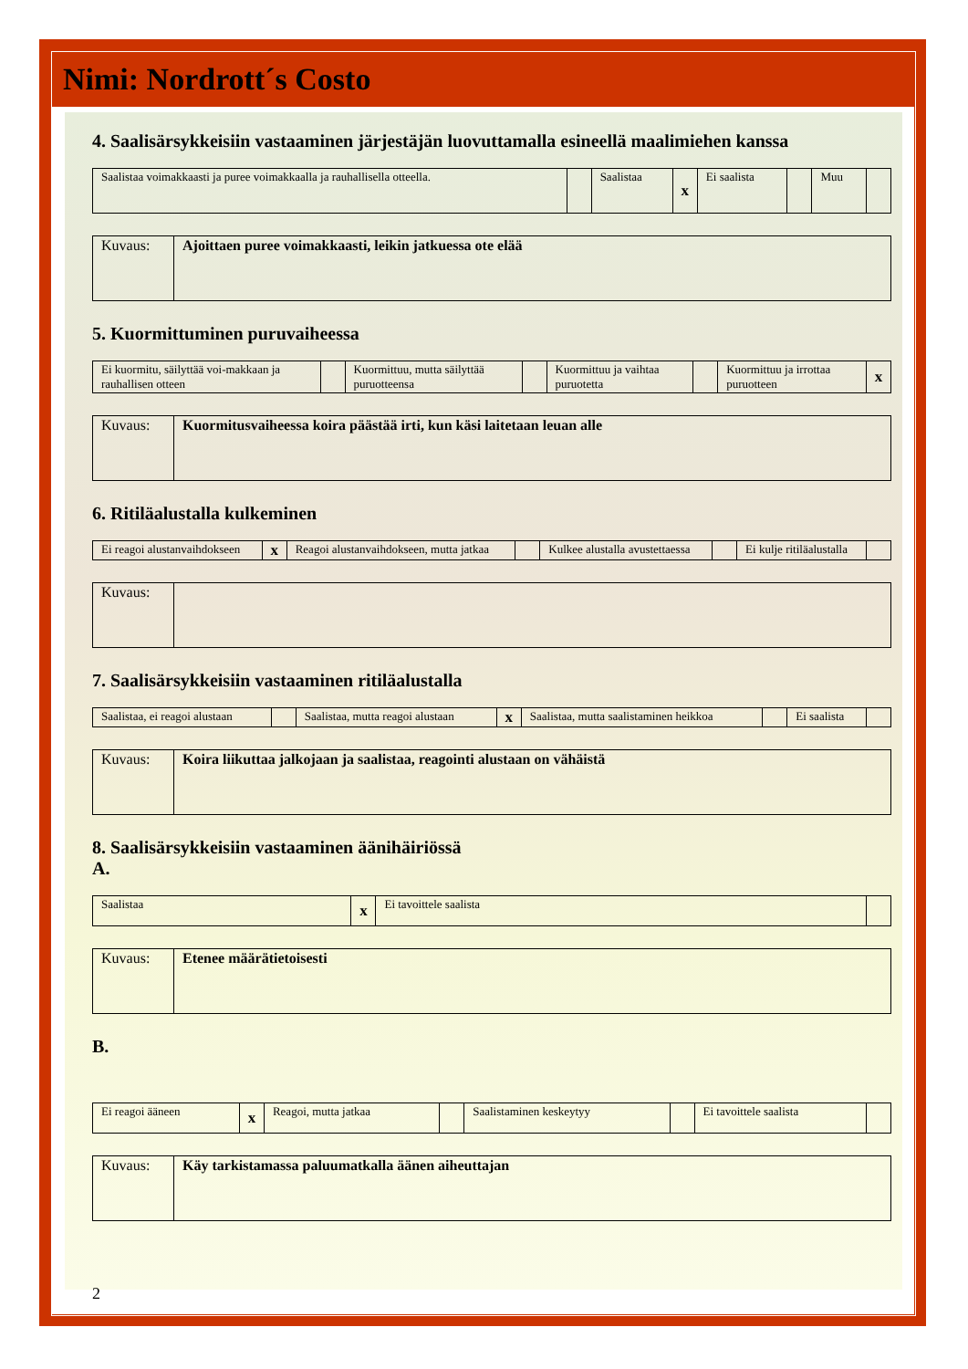Nimi: Nordrott´s Costo
4. Saalisärsykkeisiin vastaaminen järjestäjän luovuttamalla esineellä maalimiehen kanssa
| Saalistaa voimakkaasti ja puree voimakkaalla ja rauhallisella otteella. | | Saalistaa | x | Ei saalista | | Muu | |
| Kuvaus: | Ajoittaen puree voimakkaasti, leikin jatkuessa ote elää |
5. Kuormittuminen puruvaiheessa
| Ei kuormitu, säilyttää voi-makkaan ja rauhallisen otteen | | Kuormittuu, mutta säilyttää puruotteensa | | Kuormittuu ja vaihtaa puruotetta | | Kuormittuu ja irrottaa puruotteen | x |
| Kuvaus: | Kuormitusvaiheessa koira päästää irti, kun käsi laitetaan leuan alle |
6. Ritiläalustalla kulkeminen
| Ei reagoi alustanvaihdokseen | x | Reagoi alustanvaihdokseen, mutta jatkaa | | Kulkee alustalla avustettaessa | | Ei kulje ritiläalustalla | |
| Kuvaus: | |
7. Saalisärsykkeisiin vastaaminen ritiläalustalla
| Saalistaa, ei reagoi alustaan | | Saalistaa, mutta reagoi alustaan | x | Saalistaa, mutta saalistaminen heikkoa | | Ei saalista | |
| Kuvaus: | Koira liikuttaa jalkojaan ja saalistaa, reagointi alustaan on vähäistä |
8. Saalisärsykkeisiin vastaaminen äänihäiriössä
A.
| Saalistaa | x | Ei tavoittele saalista | |
| Kuvaus: | Etenee määrätietoisesti |
B.
| Ei reagoi ääneen | x | Reagoi, mutta jatkaa | | Saalistaminen keskeytyy | | Ei tavoittele saalista | |
| Kuvaus: | Käy tarkistamassa paluumatkalla äänen aiheuttajan |
2